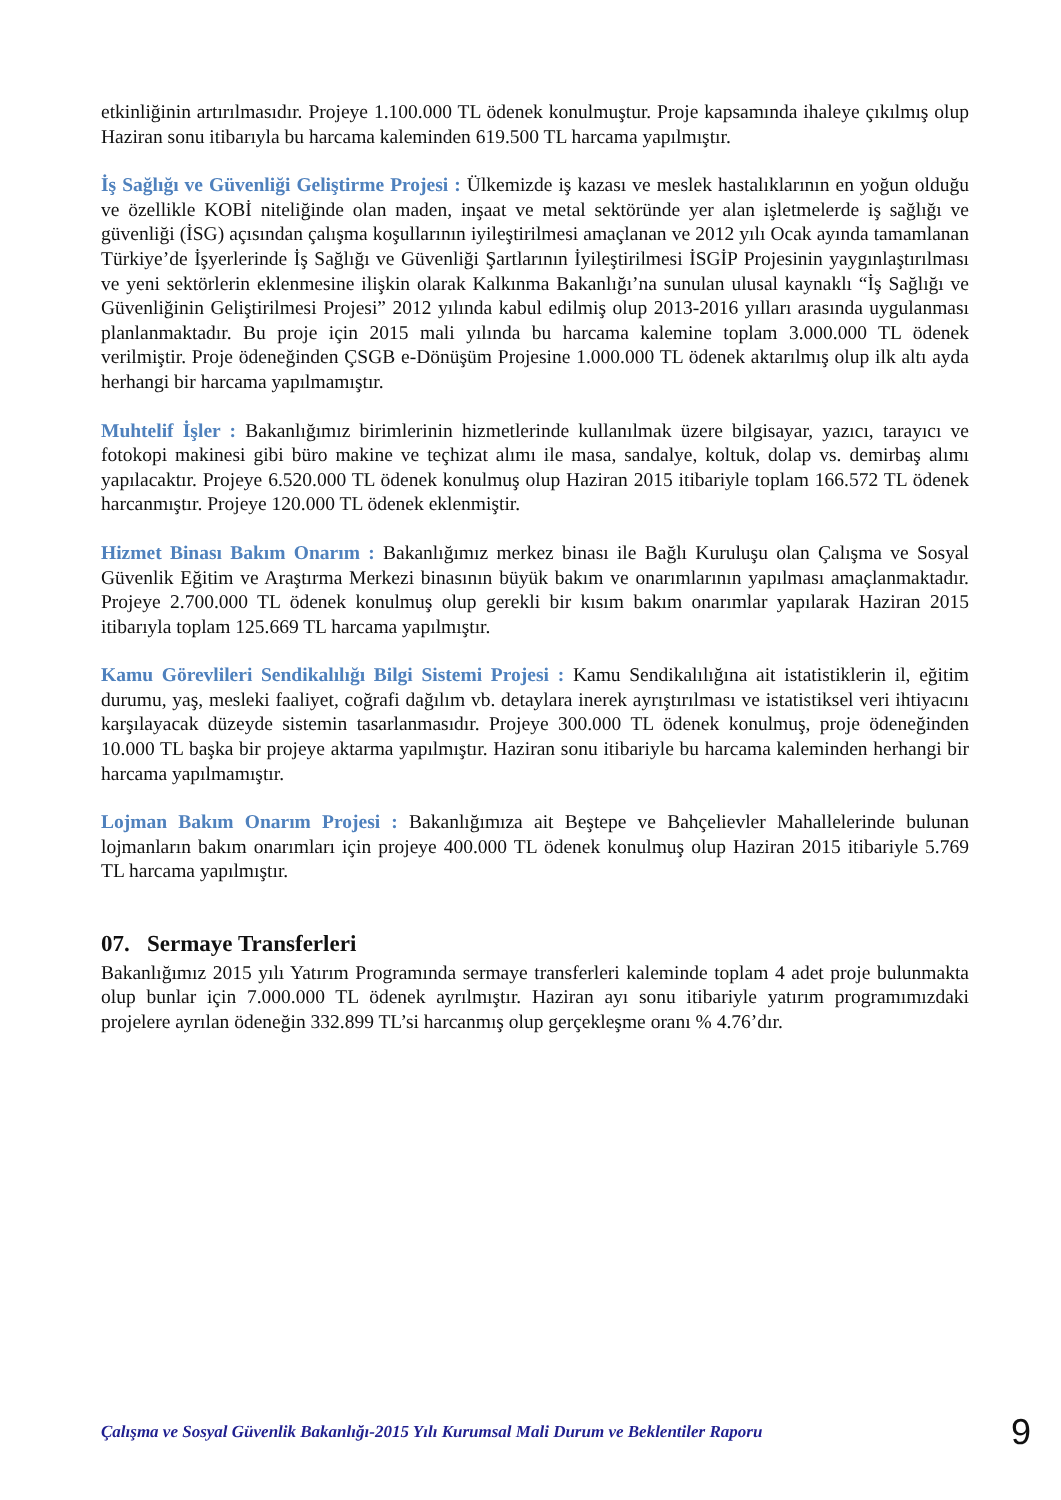etkinliğinin artırılmasıdır. Projeye 1.100.000 TL ödenek konulmuştur. Proje kapsamında ihaleye çıkılmış olup Haziran sonu itibarıyla bu harcama kaleminden 619.500 TL harcama yapılmıştır.
İş Sağlığı ve Güvenliği Geliştirme Projesi : Ülkemizde iş kazası ve meslek hastalıklarının en yoğun olduğu ve özellikle KOBİ niteliğinde olan maden, inşaat ve metal sektöründe yer alan işletmelerde iş sağlığı ve güvenliği (İSG) açısından çalışma koşullarının iyileştirilmesi amaçlanan ve 2012 yılı Ocak ayında tamamlanan Türkiye’de İşyerlerinde İş Sağlığı ve Güvenliği Şartlarının İyileştirilmesi İSGİP Projesinin yaygınlaştırılması ve yeni sektörlerin eklenmesine ilişkin olarak Kalkınma Bakanlığı’na sunulan ulusal kaynaklı “İş Sağlığı ve Güvenliğinin Geliştirilmesi Projesi” 2012 yılında kabul edilmiş olup 2013-2016 yılları arasında uygulanması planlanmaktadır. Bu proje için 2015 mali yılında bu harcama kalemine toplam 3.000.000 TL ödenek verilmiştir. Proje ödeneğinden ÇSGB e-Dönüşüm Projesine 1.000.000 TL ödenek aktarılmış olup ilk altı ayda herhangi bir harcama yapılmamıştır.
Muhtelif İşler : Bakanlığımız birimlerinin hizmetlerinde kullanılmak üzere bilgisayar, yazıcı, tarayıcı ve fotokopi makinesi gibi büro makine ve teçhizat alımı ile masa, sandalye, koltuk, dolap vs. demirbaş alımı yapılacaktır. Projeye 6.520.000 TL ödenek konulmuş olup Haziran 2015 itibariyle toplam 166.572 TL ödenek harcanmıştır. Projeye 120.000 TL ödenek eklenmiştir.
Hizmet Binası Bakım Onarım : Bakanlığımız merkez binası ile Bağlı Kuruluşu olan Çalışma ve Sosyal Güvenlik Eğitim ve Araştırma Merkezi binasının büyük bakım ve onarımlarının yapılması amaçlanmaktadır. Projeye 2.700.000 TL ödenek konulmuş olup gerekli bir kısım bakım onarımlar yapılarak Haziran 2015 itibarıyla toplam 125.669 TL harcama yapılmıştır.
Kamu Görevlileri Sendikalılığı Bilgi Sistemi Projesi : Kamu Sendikalılığına ait istatistiklerin il, eğitim durumu, yaş, mesleki faaliyet, coğrafi dağılım vb. detaylara inerek ayrıştırılması ve istatistiksel veri ihtiyacını karşılayacak düzeyde sistemin tasarlanmasıdır. Projeye 300.000 TL ödenek konulmuş, proje ödeneğinden 10.000 TL başka bir projeye aktarma yapılmıştır. Haziran sonu itibariyle bu harcama kaleminden herhangi bir harcama yapılmamıştır.
Lojman Bakım Onarım Projesi : Bakanlığımıza ait Beştepe ve Bahçelievler Mahallelerinde bulunan lojmanların bakım onarımları için projeye 400.000 TL ödenek konulmuş olup Haziran 2015 itibariyle 5.769 TL harcama yapılmıştır.
07. Sermaye Transferleri
Bakanlığımız 2015 yılı Yatırım Programında sermaye transferleri kaleminde toplam 4 adet proje bulunmakta olup bunlar için 7.000.000 TL ödenek ayrılmıştır. Haziran ayı sonu itibariyle yatırım programımızdaki projelere ayrılan ödeneğin 332.899 TL’si harcanmış olup gerçekleşme oranı % 4.76’dır.
Çalışma ve Sosyal Güvenlik Bakanlığı-2015 Yılı Kurumsal Mali Durum ve Beklentiler Raporu 9